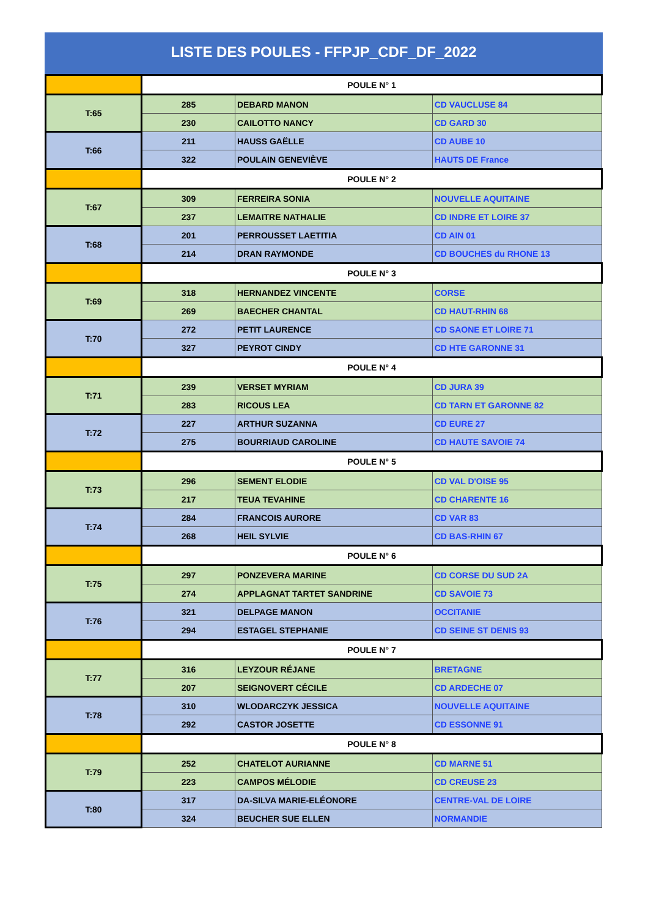LISTE DES POULES - FFPJP_CDF_DF_2022
| | POULE N° 1 | | |
| T:65 | 285 | DEBARD MANON | CD VAUCLUSE 84 |
| | 230 | CAILOTTO NANCY | CD GARD 30 |
| T:66 | 211 | HAUSS GAËLLE | CD AUBE 10 |
| | 322 | POULAIN GENEVIÈVE | HAUTS DE France |
| | POULE N° 2 | | |
| T:67 | 309 | FERREIRA SONIA | NOUVELLE AQUITAINE |
| | 237 | LEMAITRE NATHALIE | CD INDRE ET LOIRE 37 |
| T:68 | 201 | PERROUSSET LAETITIA | CD AIN 01 |
| | 214 | DRAN RAYMONDE | CD BOUCHES du RHONE 13 |
| | POULE N° 3 | | |
| T:69 | 318 | HERNANDEZ VINCENTE | CORSE |
| | 269 | BAECHER CHANTAL | CD HAUT-RHIN 68 |
| T:70 | 272 | PETIT LAURENCE | CD SAONE ET LOIRE 71 |
| | 327 | PEYROT CINDY | CD HTE GARONNE 31 |
| | POULE N° 4 | | |
| T:71 | 239 | VERSET MYRIAM | CD JURA 39 |
| | 283 | RICOUS LEA | CD TARN ET GARONNE 82 |
| T:72 | 227 | ARTHUR SUZANNA | CD EURE 27 |
| | 275 | BOURRIAUD CAROLINE | CD HAUTE SAVOIE 74 |
| | POULE N° 5 | | |
| T:73 | 296 | SEMENT ELODIE | CD VAL D'OISE 95 |
| | 217 | TEUA TEVAHINE | CD CHARENTE 16 |
| T:74 | 284 | FRANCOIS AURORE | CD VAR 83 |
| | 268 | HEIL SYLVIE | CD BAS-RHIN 67 |
| | POULE N° 6 | | |
| T:75 | 297 | PONZEVERA MARINE | CD CORSE DU SUD 2A |
| | 274 | APPLAGNAT TARTET SANDRINE | CD SAVOIE 73 |
| T:76 | 321 | DELPAGE MANON | OCCITANIE |
| | 294 | ESTAGEL STEPHANIE | CD SEINE ST DENIS 93 |
| | POULE N° 7 | | |
| T:77 | 316 | LEYZOUR RÉJANE | BRETAGNE |
| | 207 | SEIGNOVERT CÉCILE | CD ARDECHE 07 |
| T:78 | 310 | WLODARCZYK JESSICA | NOUVELLE AQUITAINE |
| | 292 | CASTOR JOSETTE | CD ESSONNE 91 |
| | POULE N° 8 | | |
| T:79 | 252 | CHATELOT AURIANNE | CD MARNE 51 |
| | 223 | CAMPOS MÉLODIE | CD CREUSE 23 |
| T:80 | 317 | DA-SILVA MARIE-ELÉONORE | CENTRE-VAL DE LOIRE |
| | 324 | BEUCHER SUE ELLEN | NORMANDIE |